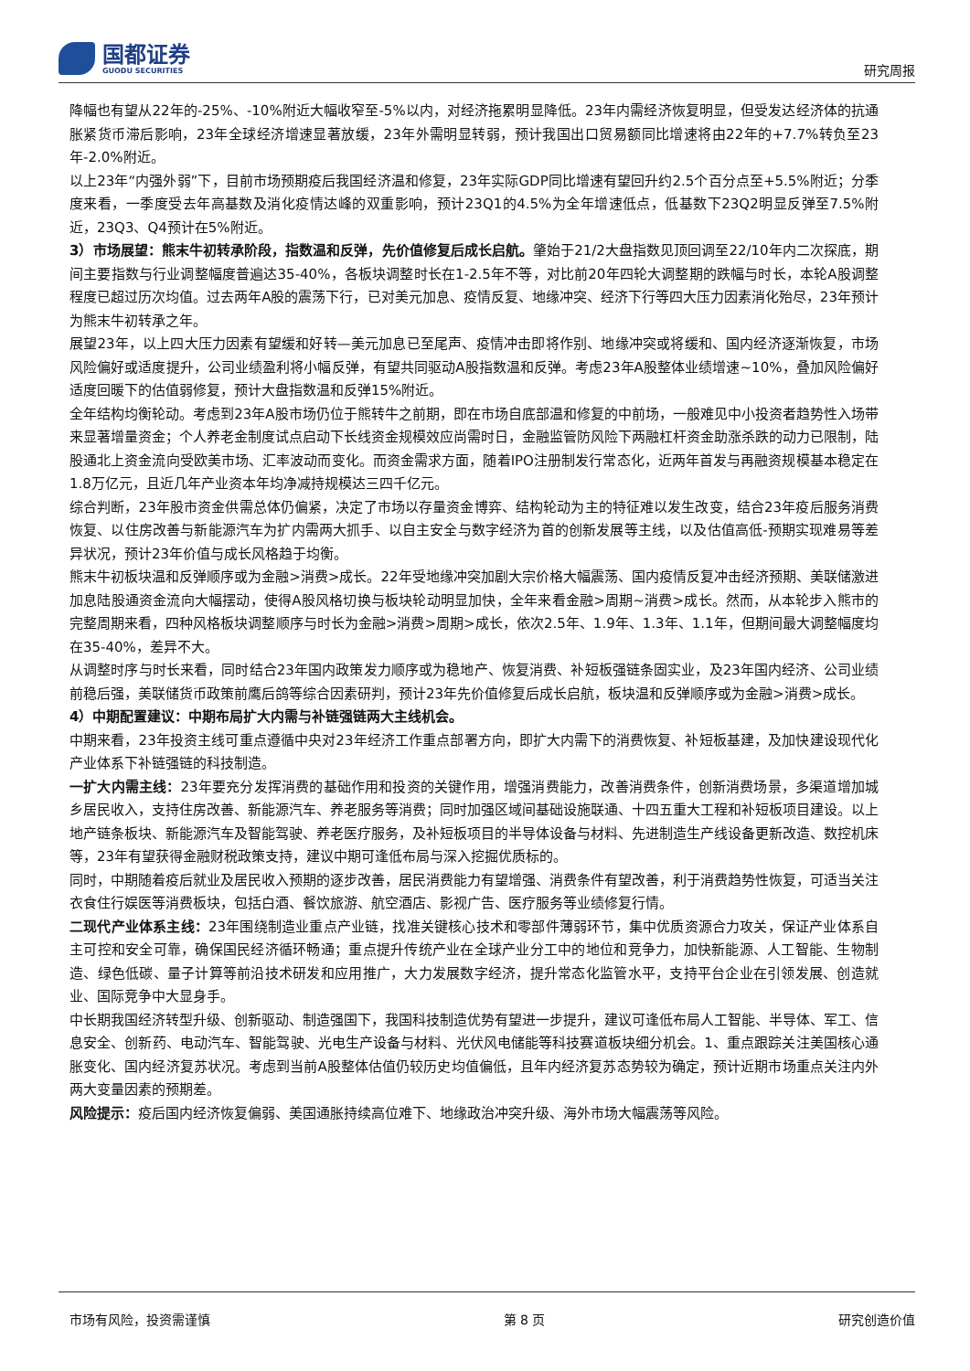国都证券
GUODU SECURITIES
研究周报
降幅也有望从22年的-25%、-10%附近大幅收窄至-5%以内，对经济拖累明显降低。23年内需经济恢复明显，但受发达经济体的抗通胀紧货币滞后影响，23年全球经济增速显著放缓，23年外需明显转弱，预计我国出口贸易额同比增速将由22年的+7.7%转负至23年-2.0%附近。
以上23年“内强外弱”下，目前市场预期疫后我国经济温和修复，23年实际GDP同比增速有望回升约2.5个百分点至+5.5%附近；分季度来看，一季度受去年高基数及消化疫情达峰的双重影响，预计23Q1的4.5%为全年增速低点，低基数下23Q2明显反弹至7.5%附近，23Q3、Q4预计在5%附近。
3）市场展望：熊末牛初转承阶段，指数温和反弹，先价值修复后成长启航。肇始于21/2大盘指数见顶回调至22/10年内二次探底，期间主要指数与行业调整幅度普遍达35-40%，各板块调整时长在1-2.5年不等，对比前20年四轮大调整期的跌幅与时长，本轮A股调整程度已超过历次均值。过去两年A股的震荡下行，已对美元加息、疫情反复、地缘冲突、经济下行等四大压力因素消化殆尽，23年预计为熊末牛初转承之年。
展望23年，以上四大压力因素有望缓和好转—美元加息已至尾声、疫情冲击即将作别、地缘冲突或将缓和、国内经济逐渐恢复，市场风险偏好或适度提升，公司业绩盈利将小幅反弹，有望共同驱动A股指数温和反弹。考虑23年A股整体业绩增速~10%，叠加风险偏好适度回暖下的估值弱修复，预计大盘指数温和反弹15%附近。
全年结构均衡轮动。考虑到23年A股市场仍位于熊转牛之前期，即在市场自底部温和修复的中前场，一般难见中小投资者趋势性入场带来显著增量资金；个人养老金制度试点启动下长线资金规模效应尚需时日，金融监管防风险下两融杠杆资金助涨杀跌的动力已限制，陆股通北上资金流向受欧美市场、汇率波动而变化。而资金需求方面，随着IPO注册制发行常态化，近两年首发与再融资规模基本稳定在1.8万亿元，且近几年产业资本年均净减持规模达三四千亿元。
综合判断，23年股市资金供需总体仍偏紧，决定了市场以存量资金博弈、结构轮动为主的特征难以发生改变，结合23年疫后服务消费恢复、以住房改善与新能源汽车为扩内需两大抓手、以自主安全与数字经济为首的创新发展等主线，以及估值高低-预期实现难易等差异状况，预计23年价值与成长风格趋于均衡。
熊末牛初板块温和反弹顺序或为金融>消费>成长。22年受地缘冲突加剧大宗价格大幅震荡、国内疫情反复冲击经济预期、美联储激进加息陆股通资金流向大幅摆动，使得A股风格切换与板块轮动明显加快，全年来看金融>周期~消费>成长。然而，从本轮步入熊市的完整周期来看，四种风格板块调整顺序与时长为金融>消费>周期>成长，依次2.5年、1.9年、1.3年、1.1年，但期间最大调整幅度均在35-40%，差异不大。
从调整时序与时长来看，同时结合23年国内政策发力顺序或为稳地产、恢复消费、补短板强链条固实业，及23年国内经济、公司业绩前稳后强，美联储货币政策前鹰后鸽等综合因素研判，预计23年先价值修复后成长启航，板块温和反弹顺序或为金融>消费>成长。
4）中期配置建议：中期布局扩大内需与补链强链两大主线机会。
中期来看，23年投资主线可重点遵循中央对23年经济工作重点部署方向，即扩大内需下的消费恢复、补短板基建，及加快建设现代化产业体系下补链强链的科技制造。
一扩大内需主线：23年要充分发挥消费的基础作用和投资的关键作用，增强消费能力，改善消费条件，创新消费场景，多渠道增加城乡居民收入，支持住房改善、新能源汽车、养老服务等消费；同时加强区域间基础设施联通、十四五重大工程和补短板项目建设。以上地产链条板块、新能源汽车及智能驾驶、养老医疗服务，及补短板项目的半导体设备与材料、先进制造生产线设备更新改造、数控机床等，23年有望获得金融财税政策支持，建议中期可逢低布局与深入挖掘优质标的。
同时，中期随着疫后就业及居民收入预期的逐步改善，居民消费能力有望增强、消费条件有望改善，利于消费趋势性恢复，可适当关注衣食住行娱医等消费板块，包括白酒、餐饮旅游、航空酒店、影视广告、医疗服务等业绩修复行情。
二现代产业体系主线：23年围绕制造业重点产业链，找准关键核心技术和零部件薄弱环节，集中优质资源合力攻关，保证产业体系自主可控和安全可靠，确保国民经济循环畅通；重点提升传统产业在全球产业分工中的地位和竞争力，加快新能源、人工智能、生物制造、绿色低碳、量子计算等前沿技术研发和应用推广，大力发展数字经济，提升常态化监管水平，支持平台企业在引领发展、创造就业、国际竞争中大显身手。
中长期我国经济转型升级、创新驱动、制造强国下，我国科技制造优势有望进一步提升，建议可逢低布局人工智能、半导体、军工、信息安全、创新药、电动汽车、智能驾驶、光电生产设备与材料、光伏风电储能等科技赛道板块细分机会。1、重点跟踪关注美国核心通胀变化、国内经济复苏状况。考虑到当前A股整体估值仍较历史均值偏低，且年内经济复苏态势较为确定，预计近期市场重点关注内外两大变量因素的预期差。
风险提示：疫后国内经济恢复偏弱、美国通胀持续高位难下、地缘政治冲突升级、海外市场大幅震荡等风险。
市场有风险，投资需谨慎 第 8 页 研究创造价值